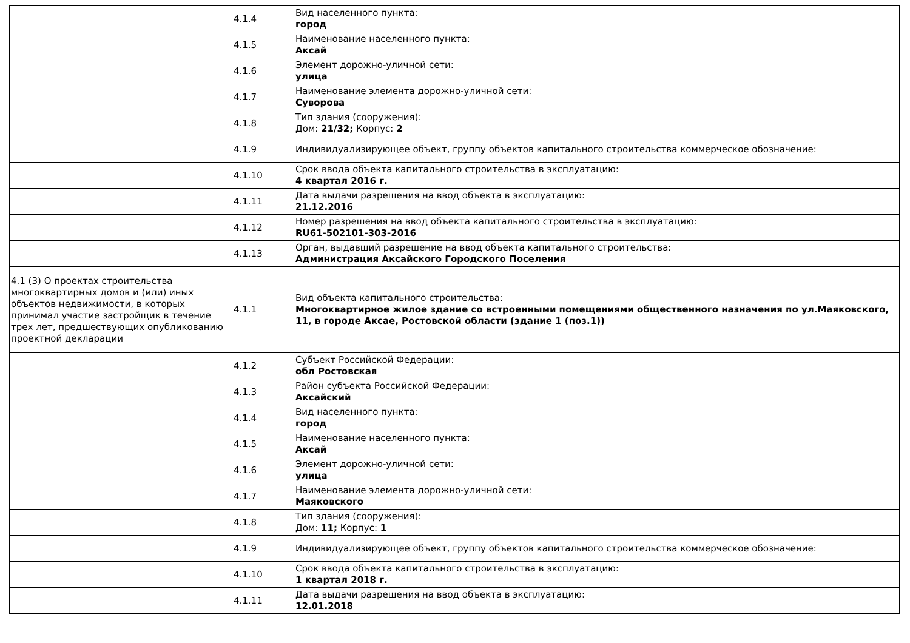| | 4.1.4 | Вид населенного пункта: город |
| | 4.1.5 | Наименование населенного пункта: Аксай |
| | 4.1.6 | Элемент дорожно-уличной сети: улица |
| | 4.1.7 | Наименование элемента дорожно-уличной сети: Суворова |
| | 4.1.8 | Тип здания (сооружения): Дом: 21/32; Корпус: 2 |
| | 4.1.9 | Индивидуализирующее объект, группу объектов капитального строительства коммерческое обозначение: |
| | 4.1.10 | Срок ввода объекта капитального строительства в эксплуатацию: 4 квартал 2016 г. |
| | 4.1.11 | Дата выдачи разрешения на ввод объекта в эксплуатацию: 21.12.2016 |
| | 4.1.12 | Номер разрешения на ввод объекта капитального строительства в эксплуатацию: RU61-502101-303-2016 |
| | 4.1.13 | Орган, выдавший разрешение на ввод объекта капитального строительства: Администрация Аксайского Городского Поселения |
| 4.1 (3) О проектах строительства многоквартирных домов и (или) иных объектов недвижимости, в которых принимал участие застройщик в течение трех лет, предшествующих опубликованию проектной декларации | 4.1.1 | Вид объекта капитального строительства: Многоквартирное жилое здание со встроенными помещениями общественного назначения по ул.Маяковского, 11, в городе Аксае, Ростовской области (здание 1 (поз.1)) |
| | 4.1.2 | Субъект Российской Федерации: обл Ростовская |
| | 4.1.3 | Район субъекта Российской Федерации: Аксайский |
| | 4.1.4 | Вид населенного пункта: город |
| | 4.1.5 | Наименование населенного пункта: Аксай |
| | 4.1.6 | Элемент дорожно-уличной сети: улица |
| | 4.1.7 | Наименование элемента дорожно-уличной сети: Маяковского |
| | 4.1.8 | Тип здания (сооружения): Дом: 11; Корпус: 1 |
| | 4.1.9 | Индивидуализирующее объект, группу объектов капитального строительства коммерческое обозначение: |
| | 4.1.10 | Срок ввода объекта капитального строительства в эксплуатацию: 1 квартал 2018 г. |
| | 4.1.11 | Дата выдачи разрешения на ввод объекта в эксплуатацию: 12.01.2018 |